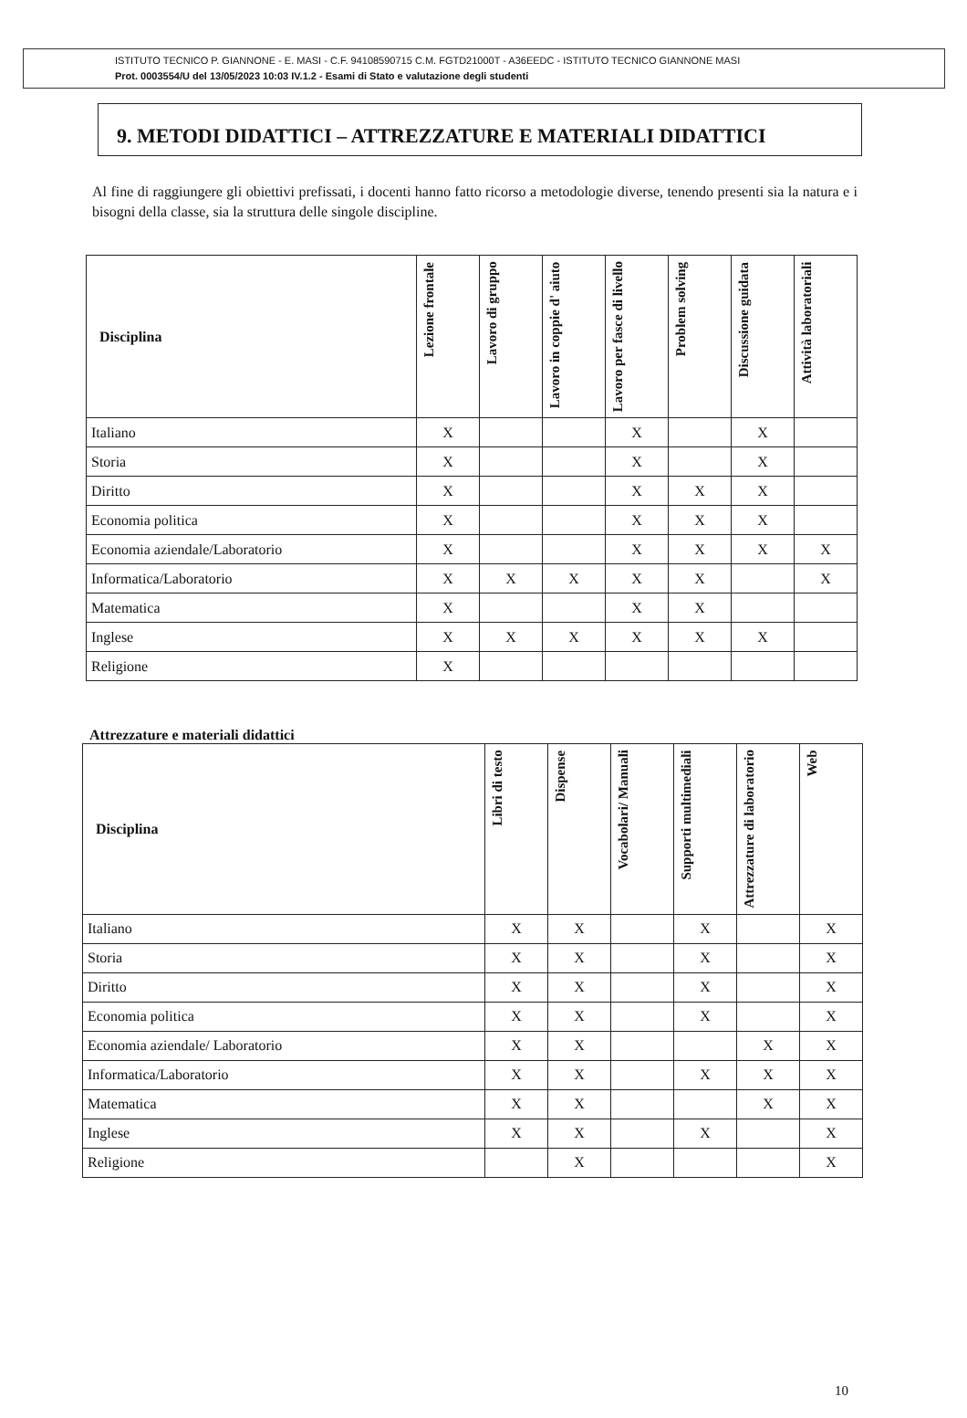ISTITUTO TECNICO P. GIANNONE - E. MASI - C.F. 94108590715 C.M. FGTD21000T - A36EEDC - ISTITUTO TECNICO GIANNONE MASI
Prot. 0003554/U del 13/05/2023 10:03 IV.1.2 - Esami di Stato e valutazione degli studenti
9. METODI DIDATTICI – ATTREZZATURE E MATERIALI DIDATTICI
Al fine di raggiungere gli obiettivi prefissati, i docenti hanno fatto ricorso a metodologie diverse, tenendo presenti sia la natura e i bisogni della classe, sia la struttura delle singole discipline.
| Disciplina | Lezione frontale | Lavoro di gruppo | Lavoro in coppie d' aiuto | Lavoro per fasce di livello | Problem solving | Discussione guidata | Attività laboratoriali |
| --- | --- | --- | --- | --- | --- | --- | --- |
| Italiano | X | | | X | | X | |
| Storia | X | | | X | | X | |
| Diritto | X | | | X | X | X | |
| Economia politica | X | | | X | X | X | |
| Economia aziendale/Laboratorio | X | | | X | X | X | X |
| Informatica/Laboratorio | X | X | X | X | X | | X |
| Matematica | X | | | X | X | | |
| Inglese | X | X | X | X | X | X | |
| Religione | X | | | | | | |
Attrezzature e materiali didattici
| Disciplina | Libri di testo | Dispense | Vocabolari/ Manuali | Supporti multimediali | Attrezzature di laboratorio | Web |
| --- | --- | --- | --- | --- | --- | --- |
| Italiano | X | X | | X | | X |
| Storia | X | X | | X | | X |
| Diritto | X | X | | X | | X |
| Economia politica | X | X | | X | | X |
| Economia aziendale/ Laboratorio | X | X | | | X | X |
| Informatica/Laboratorio | X | X | | X | X | X |
| Matematica | X | X | | | X | X |
| Inglese | X | X | | X | | X |
| Religione | | X | | | | X |
10